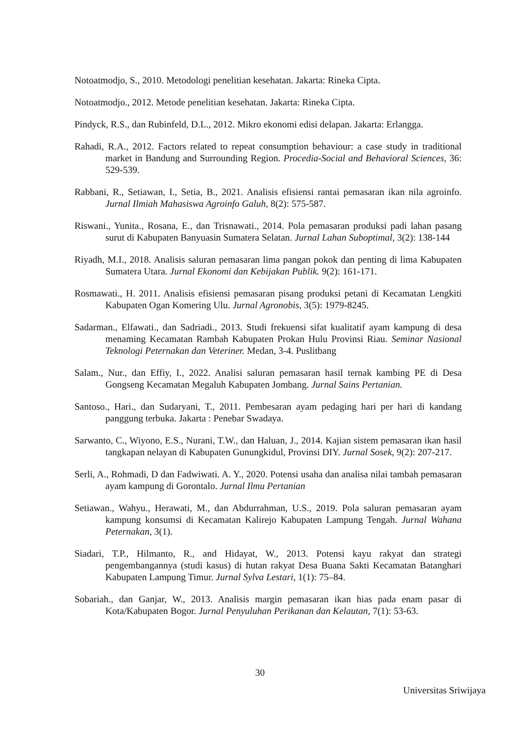Notoatmodjo, S., 2010. Metodologi penelitian kesehatan. Jakarta: Rineka Cipta.
Notoatmodjo., 2012. Metode penelitian kesehatan. Jakarta: Rineka Cipta.
Pindyck, R.S., dan Rubinfeld, D.L., 2012. Mikro ekonomi edisi delapan. Jakarta: Erlangga.
Rahadi, R.A., 2012. Factors related to repeat consumption behaviour: a case study in traditional market in Bandung and Surrounding Region. Procedia-Social and Behavioral Sciences, 36: 529-539.
Rabbani, R., Setiawan, I., Setia, B., 2021. Analisis efisiensi rantai pemasaran ikan nila agroinfo. Jurnal Ilmiah Mahasiswa Agroinfo Galuh, 8(2): 575-587.
Riswani., Yunita., Rosana, E., dan Trisnawati., 2014. Pola pemasaran produksi padi lahan pasang surut di Kabupaten Banyuasin Sumatera Selatan. Jurnal Lahan Suboptimal, 3(2): 138-144
Riyadh, M.I., 2018. Analisis saluran pemasaran lima pangan pokok dan penting di lima Kabupaten Sumatera Utara. Jurnal Ekonomi dan Kebijakan Publik. 9(2): 161-171.
Rosmawati., H. 2011. Analisis efisiensi pemasaran pisang produksi petani di Kecamatan Lengkiti Kabupaten Ogan Komering Ulu. Jurnal Agronobis, 3(5): 1979-8245.
Sadarman., Elfawati., dan Sadriadi., 2013. Studi frekuensi sifat kualitatif ayam kampung di desa menaming Kecamatan Rambah Kabupaten Prokan Hulu Provinsi Riau. Seminar Nasional Teknologi Peternakan dan Veteriner. Medan, 3-4. Puslitbang
Salam., Nur., dan Effiy, I., 2022. Analisi saluran pemasaran hasil ternak kambing PE di Desa Gongseng Kecamatan Megaluh Kabupaten Jombang. Jurnal Sains Pertanian.
Santoso., Hari., dan Sudaryani, T., 2011. Pembesaran ayam pedaging hari per hari di kandang panggung terbuka. Jakarta : Penebar Swadaya.
Sarwanto, C., Wiyono, E.S., Nurani, T.W., dan Haluan, J., 2014. Kajian sistem pemasaran ikan hasil tangkapan nelayan di Kabupaten Gunungkidul, Provinsi DIY. Jurnal Sosek, 9(2): 207-217.
Serli, A., Rohmadi, D dan Fadwiwati. A. Y., 2020. Potensi usaha dan analisa nilai tambah pemasaran ayam kampung di Gorontalo. Jurnal Ilmu Pertanian
Setiawan., Wahyu., Herawati, M., dan Abdurrahman, U.S., 2019. Pola saluran pemasaran ayam kampung konsumsi di Kecamatan Kalirejo Kabupaten Lampung Tengah. Jurnal Wahana Peternakan, 3(1).
Siadari, T.P., Hilmanto, R., and Hidayat, W., 2013. Potensi kayu rakyat dan strategi pengembangannya (studi kasus) di hutan rakyat Desa Buana Sakti Kecamatan Batanghari Kabupaten Lampung Timur. Jurnal Sylva Lestari, 1(1): 75–84.
Sobariah., dan Ganjar, W., 2013. Analisis margin pemasaran ikan hias pada enam pasar di Kota/Kabupaten Bogor. Jurnal Penyuluhan Perikanan dan Kelautan, 7(1): 53-63.
30
Universitas Sriwijaya